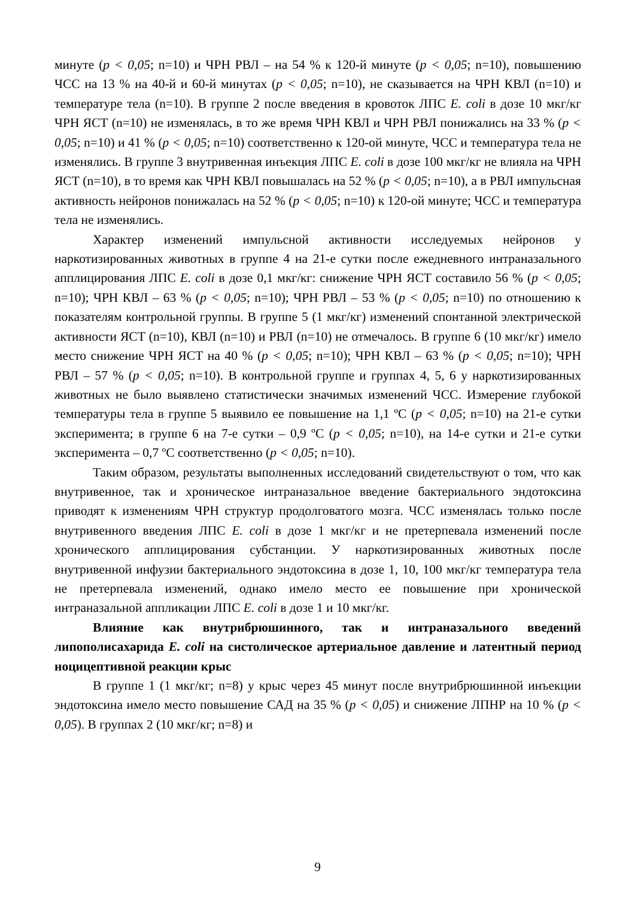минуте (p < 0,05; n=10) и ЧРН РВЛ – на 54 % к 120-й минуте (p < 0,05; n=10), повышению ЧСС на 13 % на 40-й и 60-й минутах (p < 0,05; n=10), не сказывается на ЧРН КВЛ (n=10) и температуре тела (n=10). В группе 2 после введения в кровоток ЛПС E. coli в дозе 10 мкг/кг ЧРН ЯСТ (n=10) не изменялась, в то же время ЧРН КВЛ и ЧРН РВЛ понижались на 33 % (p < 0,05; n=10) и 41 % (p < 0,05; n=10) соответственно к 120-ой минуте, ЧСС и температура тела не изменялись. В группе 3 внутривенная инъекция ЛПС E. coli в дозе 100 мкг/кг не влияла на ЧРН ЯСТ (n=10), в то время как ЧРН КВЛ повышалась на 52 % (p < 0,05; n=10), а в РВЛ импульсная активность нейронов понижалась на 52 % (p < 0,05; n=10) к 120-ой минуте; ЧСС и температура тела не изменялись.
Характер изменений импульсной активности исследуемых нейронов у наркотизированных животных в группе 4 на 21-е сутки после ежедневного интраназального апплицирования ЛПС E. coli в дозе 0,1 мкг/кг: снижение ЧРН ЯСТ составило 56 % (p < 0,05; n=10); ЧРН КВЛ – 63 % (p < 0,05; n=10); ЧРН РВЛ – 53 % (p < 0,05; n=10) по отношению к показателям контрольной группы. В группе 5 (1 мкг/кг) изменений спонтанной электрической активности ЯСТ (n=10), КВЛ (n=10) и РВЛ (n=10) не отмечалось. В группе 6 (10 мкг/кг) имело место снижение ЧРН ЯСТ на 40 % (p < 0,05; n=10); ЧРН КВЛ – 63 % (p < 0,05; n=10); ЧРН РВЛ – 57 % (p < 0,05; n=10). В контрольной группе и группах 4, 5, 6 у наркотизированных животных не было выявлено статистически значимых изменений ЧСС. Измерение глубокой температуры тела в группе 5 выявило ее повышение на 1,1 ºC (p < 0,05; n=10) на 21-е сутки эксперимента; в группе 6 на 7-е сутки – 0,9 ºC (p < 0,05; n=10), на 14-е сутки и 21-е сутки эксперимента – 0,7 ºC соответственно (p < 0,05; n=10).
Таким образом, результаты выполненных исследований свидетельствуют о том, что как внутривенное, так и хроническое интраназальное введение бактериального эндотоксина приводят к изменениям ЧРН структур продолговатого мозга. ЧСС изменялась только после внутривенного введения ЛПС E. coli в дозе 1 мкг/кг и не претерпевала изменений после хронического апплицирования субстанции. У наркотизированных животных после внутривенной инфузии бактериального эндотоксина в дозе 1, 10, 100 мкг/кг температура тела не претерпевала изменений, однако имело место ее повышение при хронической интраназальной аппликации ЛПС E. coli в дозе 1 и 10 мкг/кг.
Влияние как внутрибрюшинного, так и интраназального введений липополисахарида E. coli на систолическое артериальное давление и латентный период ноцицептивной реакции крыс
В группе 1 (1 мкг/кг; n=8) у крыс через 45 минут после внутрибрюшинной инъекции эндотоксина имело место повышение САД на 35 % (p < 0,05) и снижение ЛПНР на 10 % (p < 0,05). В группах 2 (10 мкг/кг; n=8) и
9